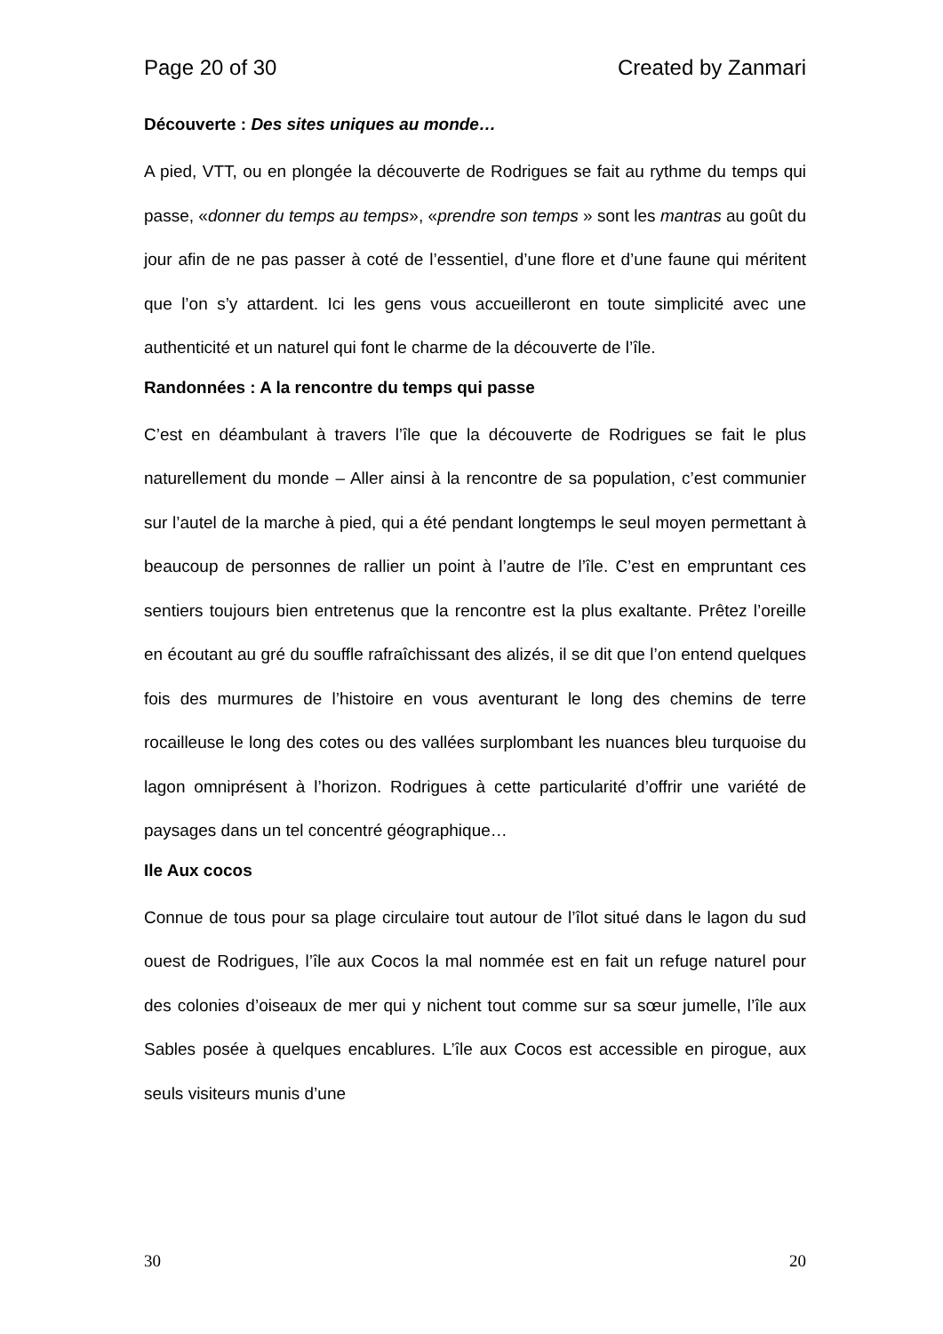Page 20 of 30 Created by Zanmari
Découverte : Des sites uniques au monde…
A pied, VTT, ou en plongée la découverte de Rodrigues se fait au rythme du temps qui passe, «donner du temps au temps», «prendre son temps » sont les mantras au goût du jour afin de ne pas passer à coté de l’essentiel, d’une flore et d’une faune qui méritent que l’on s’y attardent. Ici les gens vous accueilleront en toute simplicité avec une authenticité et un naturel qui font le charme de la découverte de l’île.
Randonnées : A la rencontre du temps qui passe
C’est en déambulant à travers l’île que la découverte de Rodrigues se fait le plus naturellement du monde – Aller ainsi à la rencontre de sa population, c’est communier sur l’autel de la marche à pied, qui a été pendant longtemps le seul moyen permettant à beaucoup de personnes de rallier un point à l’autre de l’île. C’est en empruntant ces sentiers toujours bien entretenus que la rencontre est la plus exaltante. Prêtez l’oreille en écoutant au gré du souffle rafraîchissant des alizés, il se dit que l’on entend quelques fois des murmures de l’histoire en vous aventurant le long des chemins de terre rocailleuse le long des cotes ou des vallées surplombant les nuances bleu turquoise du lagon omniprésent à l’horizon. Rodrigues à cette particularité d’offrir une variété de paysages dans un tel concentré géographique…
Ile Aux cocos
Connue de tous pour sa plage circulaire tout autour de l’îlot situé dans le lagon du sud ouest de Rodrigues, l’île aux Cocos la mal nommée est en fait un refuge naturel pour des colonies d’oiseaux de mer qui y nichent tout comme sur sa sœur jumelle, l’île aux Sables posée à quelques encablures. L’île aux Cocos est accessible en pirogue, aux seuls visiteurs munis d’une
30 20